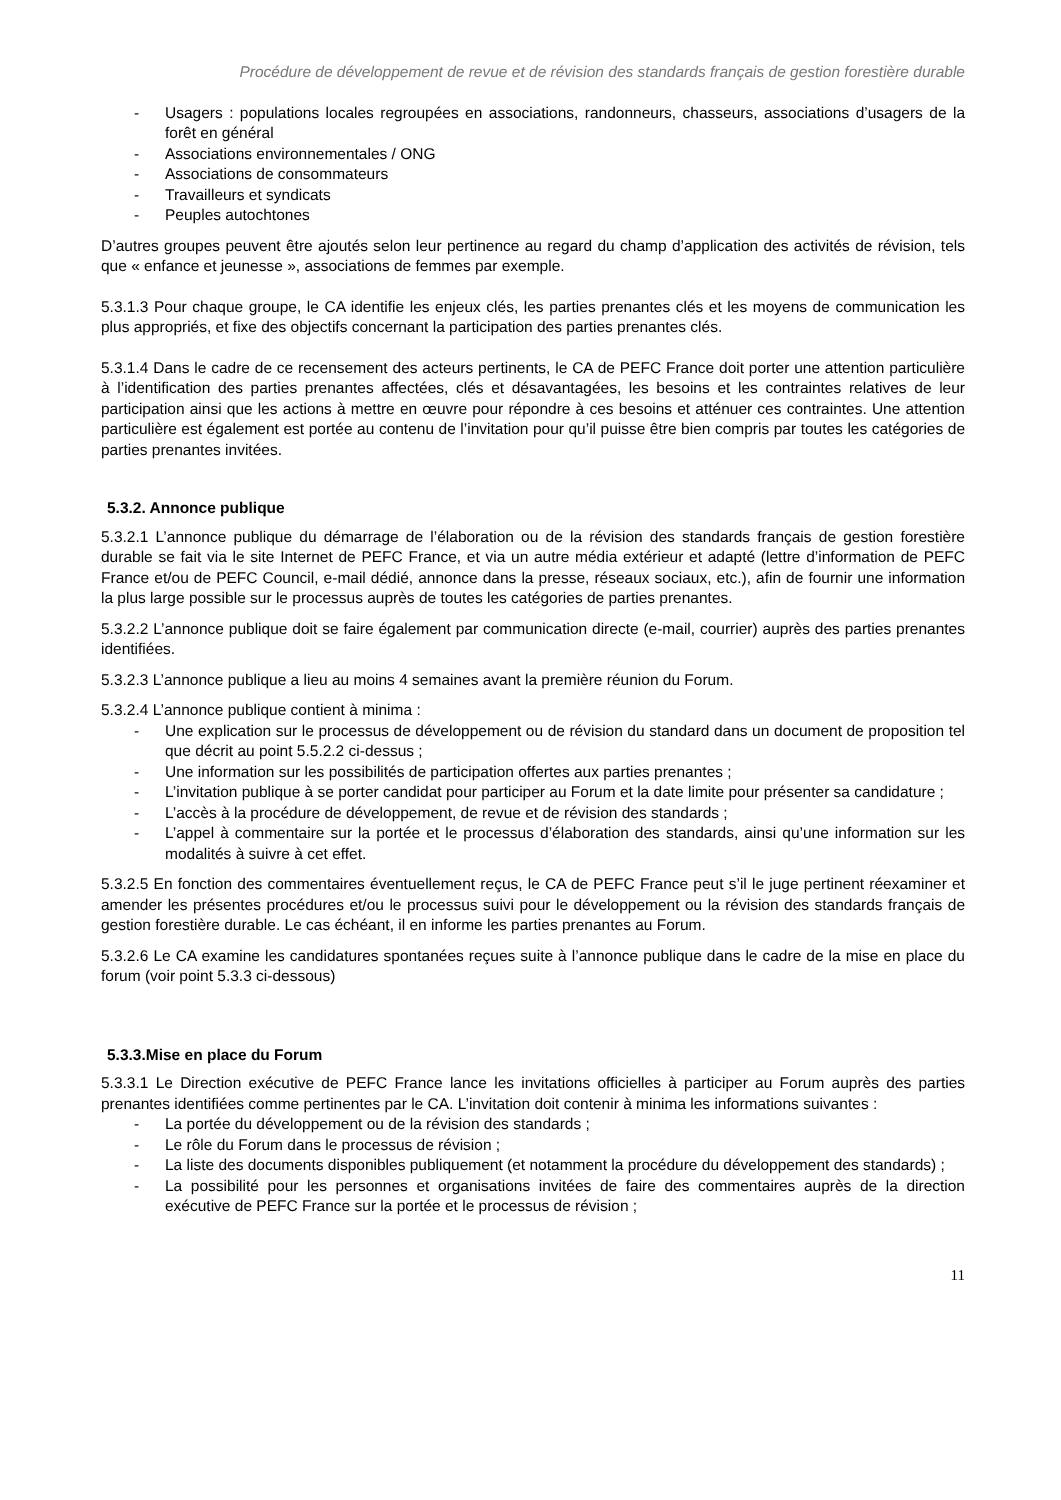Procédure de développement de revue et de révision des standards français de gestion forestière durable
- Usagers : populations locales regroupées en associations, randonneurs, chasseurs, associations d’usagers de la forêt en général
- Associations environnementales / ONG
- Associations de consommateurs
- Travailleurs et syndicats
- Peuples autochtones
D’autres groupes peuvent être ajoutés selon leur pertinence au regard du champ d’application des activités de révision, tels que « enfance et jeunesse », associations de femmes par exemple.
5.3.1.3 Pour chaque groupe, le CA identifie les enjeux clés, les parties prenantes clés et les moyens de communication les plus appropriés, et fixe des objectifs concernant la participation des parties prenantes clés.
5.3.1.4 Dans le cadre de ce recensement des acteurs pertinents, le CA de PEFC France doit porter une attention particulière à l’identification des parties prenantes affectées, clés et désavantagées, les besoins et les contraintes relatives de leur participation ainsi que les actions à mettre en œuvre pour répondre à ces besoins et atténuer ces contraintes. Une attention particulière est également est portée au contenu de l’invitation pour qu’il puisse être bien compris par toutes les catégories de parties prenantes invitées.
5.3.2. Annonce publique
5.3.2.1 L’annonce publique du démarrage de l’élaboration ou de la révision des standards français de gestion forestière durable se fait via le site Internet de PEFC France, et via un autre média extérieur et adapté (lettre d’information de PEFC France et/ou de PEFC Council, e-mail dédié, annonce dans la presse, réseaux sociaux, etc.), afin de fournir une information la plus large possible sur le processus auprès de toutes les catégories de parties prenantes.
5.3.2.2 L’annonce publique doit se faire également par communication directe (e-mail, courrier) auprès des parties prenantes identifiées.
5.3.2.3 L’annonce publique a lieu au moins 4 semaines avant la première réunion du Forum.
5.3.2.4 L’annonce publique contient à minima :
- Une explication sur le processus de développement ou de révision du standard dans un document de proposition tel que décrit au point 5.5.2.2 ci-dessus ;
- Une information sur les possibilités de participation offertes aux parties prenantes ;
- L’invitation publique à se porter candidat pour participer au Forum et la date limite pour présenter sa candidature ;
- L’accès à la procédure de développement, de revue et de révision des standards ;
- L’appel à commentaire sur la portée et le processus d’élaboration des standards, ainsi qu’une information sur les modalités à suivre à cet effet.
5.3.2.5 En fonction des commentaires éventuellement reçus, le CA de PEFC France peut s’il le juge pertinent réexaminer et amender les présentes procédures et/ou le processus suivi pour le développement ou la révision des standards français de gestion forestière durable. Le cas échéant, il en informe les parties prenantes au Forum.
5.3.2.6 Le CA examine les candidatures spontanées reçues suite à l’annonce publique dans le cadre de la mise en place du forum (voir point 5.3.3 ci-dessous)
5.3.3.Mise en place du Forum
5.3.3.1 Le Direction exécutive de PEFC France lance les invitations officielles à participer au Forum auprès des parties prenantes identifiées comme pertinentes par le CA. L’invitation doit contenir à minima les informations suivantes :
- La portée du développement ou de la révision des standards ;
- Le rôle du Forum dans le processus de révision ;
- La liste des documents disponibles publiquement (et notamment la procédure du développement des standards) ;
- La possibilité pour les personnes et organisations invitées de faire des commentaires auprès de la direction exécutive de PEFC France sur la portée et le processus de révision ;
11